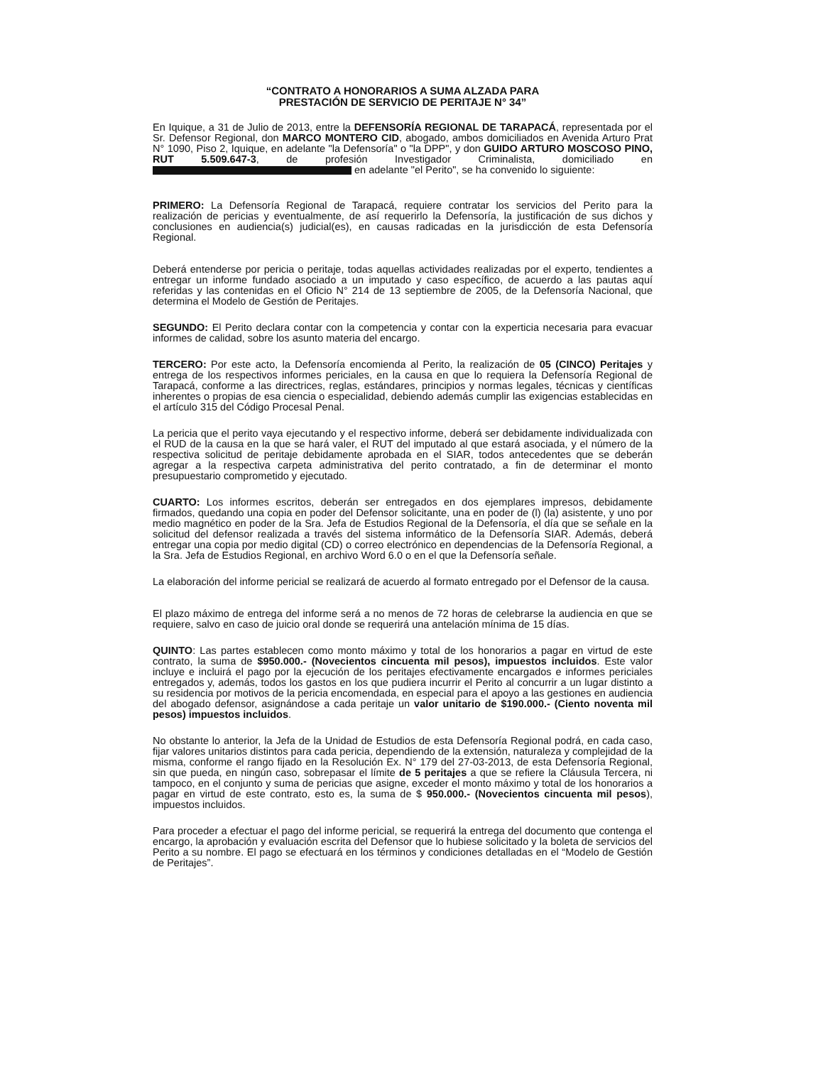“CONTRATO A HONORARIOS A SUMA ALZADA PARA
PRESTACIÓN DE SERVICIO DE PERITAJE N° 34”
En Iquique, a 31 de Julio de 2013, entre la DEFENSORÍA REGIONAL DE TARAPACÁ, representada por el Sr. Defensor Regional, don MARCO MONTERO CID, abogado, ambos domiciliados en Avenida Arturo Prat N° 1090, Piso 2, Iquique, en adelante "la Defensoría" o "la DPP", y don GUIDO ARTURO MOSCOSO PINO, RUT 5.509.647-3, de profesión Investigador Criminalista, domiciliado en en adelante "el Perito", se ha convenido lo siguiente:
PRIMERO: La Defensoría Regional de Tarapacá, requiere contratar los servicios del Perito para la realización de pericias y eventualmente, de así requerirlo la Defensoría, la justificación de sus dichos y conclusiones en audiencia(s) judicial(es), en causas radicadas en la jurisdicción de esta Defensoría Regional.
Deberá entenderse por pericia o peritaje, todas aquellas actividades realizadas por el experto, tendientes a entregar un informe fundado asociado a un imputado y caso específico, de acuerdo a las pautas aquí referidas y las contenidas en el Oficio N° 214 de 13 septiembre de 2005, de la Defensoría Nacional, que determina el Modelo de Gestión de Peritajes.
SEGUNDO: El Perito declara contar con la competencia y contar con la experticia necesaria para evacuar informes de calidad, sobre los asunto materia del encargo.
TERCERO: Por este acto, la Defensoría encomienda al Perito, la realización de 05 (CINCO) Peritajes y entrega de los respectivos informes periciales, en la causa en que lo requiera la Defensoría Regional de Tarapacá, conforme a las directrices, reglas, estándares, principios y normas legales, técnicas y científicas inherentes o propias de esa ciencia o especialidad, debiendo además cumplir las exigencias establecidas en el artículo 315 del Código Procesal Penal.
La pericia que el perito vaya ejecutando y el respectivo informe, deberá ser debidamente individualizada con el RUD de la causa en la que se hará valer, el RUT del imputado al que estará asociada, y el número de la respectiva solicitud de peritaje debidamente aprobada en el SIAR, todos antecedentes que se deberán agregar a la respectiva carpeta administrativa del perito contratado, a fin de determinar el monto presupuestario comprometido y ejecutado.
CUARTO: Los informes escritos, deberán ser entregados en dos ejemplares impresos, debidamente firmados, quedando una copia en poder del Defensor solicitante, una en poder de (l) (la) asistente, y uno por medio magnético en poder de la Sra. Jefa de Estudios Regional de la Defensoría, el día que se señale en la solicitud del defensor realizada a través del sistema informático de la Defensoría SIAR. Además, deberá entregar una copia por medio digital (CD) o correo electrónico en dependencias de la Defensoría Regional, a la Sra. Jefa de Estudios Regional, en archivo Word 6.0 o en el que la Defensoría señale.
La elaboración del informe pericial se realizará de acuerdo al formato entregado por el Defensor de la causa.
El plazo máximo de entrega del informe será a no menos de 72 horas de celebrarse la audiencia en que se requiere, salvo en caso de juicio oral donde se requerirá una antelación mínima de 15 días.
QUINTO: Las partes establecen como monto máximo y total de los honorarios a pagar en virtud de este contrato, la suma de $950.000.- (Novecientos cincuenta mil pesos), impuestos incluidos. Este valor incluye e incluirá el pago por la ejecución de los peritajes efectivamente encargados e informes periciales entregados y, además, todos los gastos en los que pudiera incurrir el Perito al concurrir a un lugar distinto a su residencia por motivos de la pericia encomendada, en especial para el apoyo a las gestiones en audiencia del abogado defensor, asignándose a cada peritaje un valor unitario de $190.000.- (Ciento noventa mil pesos) impuestos incluidos.
No obstante lo anterior, la Jefa de la Unidad de Estudios de esta Defensoría Regional podrá, en cada caso, fijar valores unitarios distintos para cada pericia, dependiendo de la extensión, naturaleza y complejidad de la misma, conforme el rango fijado en la Resolución Ex. N° 179 del 27-03-2013, de esta Defensoría Regional, sin que pueda, en ningún caso, sobrepasar el límite de 5 peritajes a que se refiere la Cláusula Tercera, ni tampoco, en el conjunto y suma de pericias que asigne, exceder el monto máximo y total de los honorarios a pagar en virtud de este contrato, esto es, la suma de $ 950.000.- (Novecientos cincuenta mil pesos), impuestos incluidos.
Para proceder a efectuar el pago del informe pericial, se requerirá la entrega del documento que contenga el encargo, la aprobación y evaluación escrita del Defensor que lo hubiese solicitado y la boleta de servicios del Perito a su nombre. El pago se efectuará en los términos y condiciones detalladas en el “Modelo de Gestión de Peritajes”.